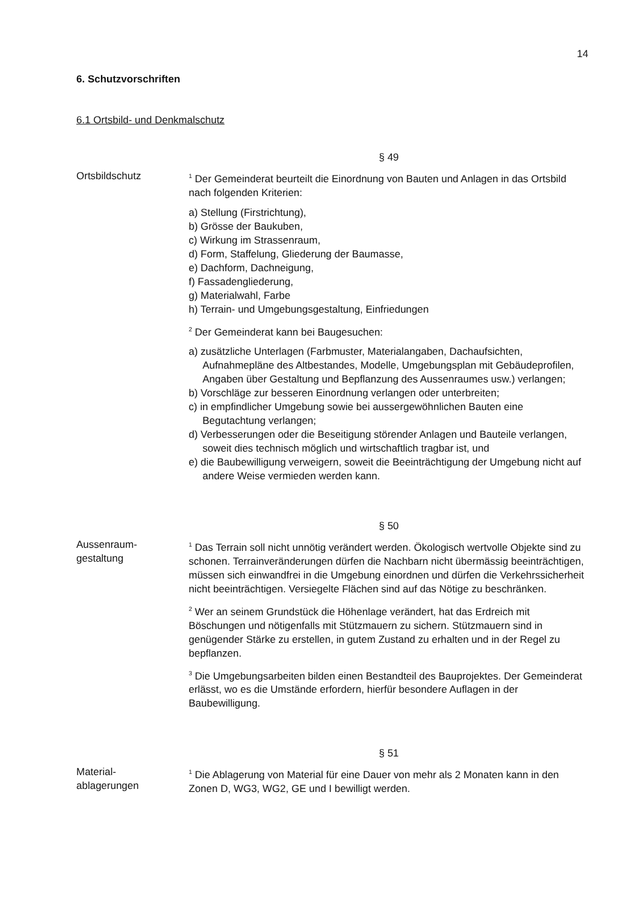14
6. Schutzvorschriften
6.1 Ortsbild- und Denkmalschutz
§ 49
Ortsbildschutz
<sup>1</sup> Der Gemeinderat beurteilt die Einordnung von Bauten und Anlagen in das Ortsbild nach folgenden Kriterien:
a) Stellung (Firstrichtung),
b) Grösse der Baukuben,
c) Wirkung im Strassenraum,
d) Form, Staffelung, Gliederung der Baumasse,
e) Dachform, Dachneigung,
f) Fassadengliederung,
g) Materialwahl, Farbe
h) Terrain- und Umgebungsgestaltung, Einfriedungen
<sup>2</sup> Der Gemeinderat kann bei Baugesuchen:
a) zusätzliche Unterlagen (Farbmuster, Materialangaben, Dachaufsichten, Aufnahmepläne des Altbestandes, Modelle, Umgebungsplan mit Gebäudeprofilen, Angaben über Gestaltung und Bepflanzung des Aussenraumes usw.) verlangen;
b) Vorschläge zur besseren Einordnung verlangen oder unterbreiten;
c) in empfindlicher Umgebung sowie bei aussergewöhnlichen Bauten eine Begutachtung verlangen;
d) Verbesserungen oder die Beseitigung störender Anlagen und Bauteile verlangen, soweit dies technisch möglich und wirtschaftlich tragbar ist, und
e) die Baubewilligung verweigern, soweit die Beeinträchtigung der Umgebung nicht auf andere Weise vermieden werden kann.
§ 50
Aussenraum-
gestaltung
<sup>1</sup> Das Terrain soll nicht unnötig verändert werden. Ökologisch wertvolle Objekte sind zu schonen. Terrainveränderungen dürfen die Nachbarn nicht übermässig beeinträchtigen, müssen sich einwandfrei in die Umgebung einordnen und dürfen die Verkehrssicherheit nicht beeinträchtigen. Versiegelte Flächen sind auf das Nötige zu beschränken.
<sup>2</sup> Wer an seinem Grundstück die Höhenlage verändert, hat das Erdreich mit Böschungen und nötigenfalls mit Stützmauern zu sichern. Stützmauern sind in genügender Stärke zu erstellen, in gutem Zustand zu erhalten und in der Regel zu bepflanzen.
<sup>3</sup> Die Umgebungsarbeiten bilden einen Bestandteil des Bauprojektes. Der Gemeinderat erlässt, wo es die Umstände erfordern, hierfür besondere Auflagen in der Baubewilligung.
§ 51
Material-
ablagerungen
<sup>1</sup> Die Ablagerung von Material für eine Dauer von mehr als 2 Monaten kann in den Zonen D, WG3, WG2, GE und I bewilligt werden.